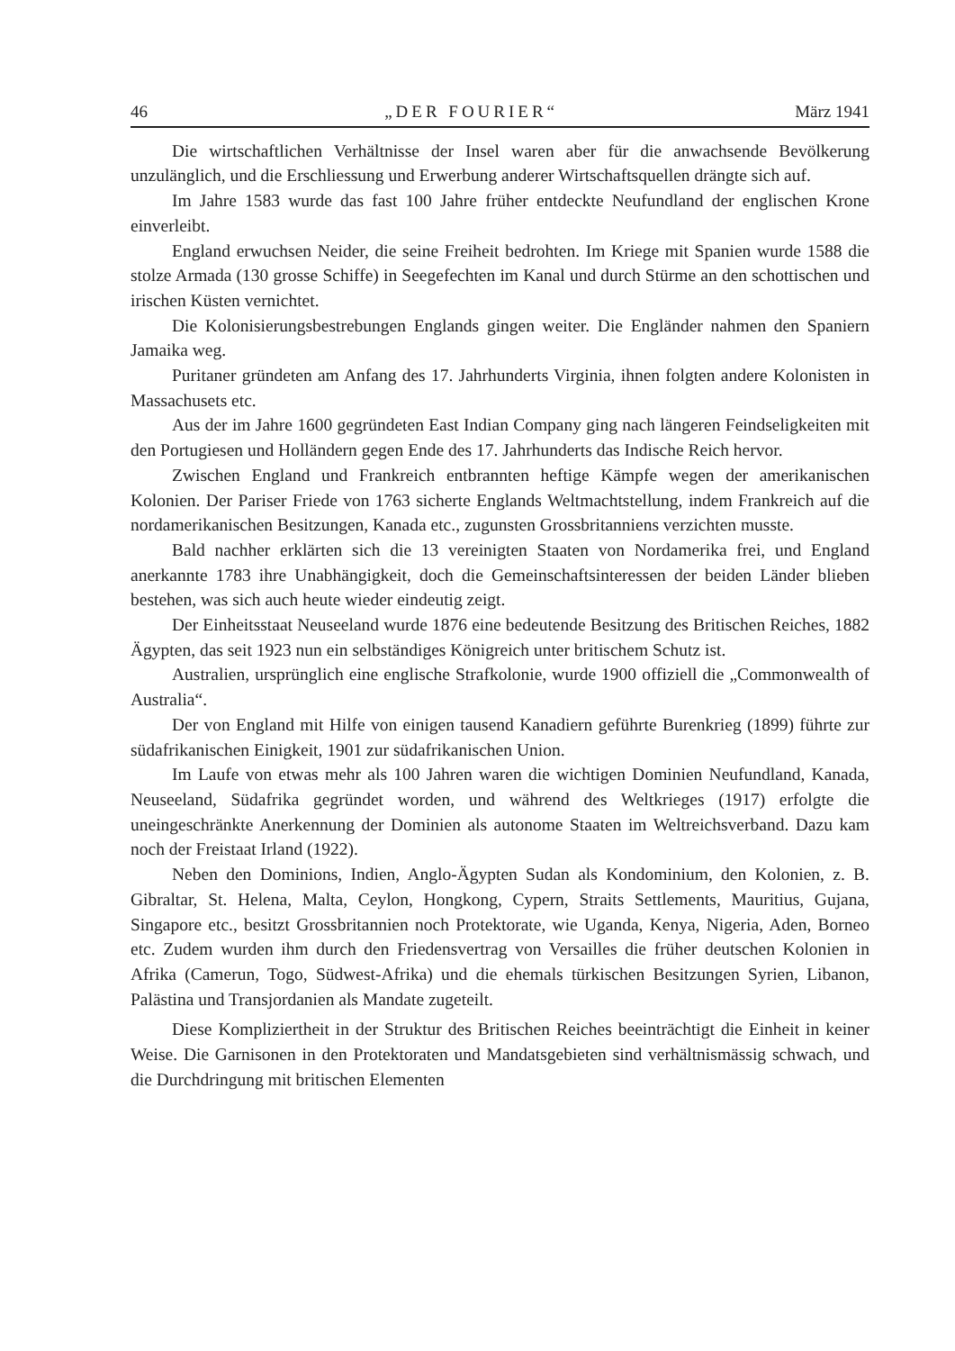46 „DER FOURIER“März 1941
Die wirtschaftlichen Verhältnisse der Insel waren aber für die anwachsende Bevölkerung unzulänglich, und die Erschliessung und Erwerbung anderer Wirtschaftsquellen drängte sich auf.
Im Jahre 1583 wurde das fast 100 Jahre früher entdeckte Neufundland der englischen Krone einverleibt.
England erwuchsen Neider, die seine Freiheit bedrohten. Im Kriege mit Spanien wurde 1588 die stolze Armada (130 grosse Schiffe) in Seegefechten im Kanal und durch Stürme an den schottischen und irischen Küsten vernichtet.
Die Kolonisierungsbestrebungen Englands gingen weiter. Die Engländer nahmen den Spaniern Jamaika weg.
Puritaner gründeten am Anfang des 17. Jahrhunderts Virginia, ihnen folgten andere Kolonisten in Massachusets etc.
Aus der im Jahre 1600 gegründeten East Indian Company ging nach längeren Feindseligkeiten mit den Portugiesen und Holländern gegen Ende des 17. Jahrhunderts das Indische Reich hervor.
Zwischen England und Frankreich entbrannten heftige Kämpfe wegen der amerikanischen Kolonien. Der Pariser Friede von 1763 sicherte Englands Weltmachtstellung, indem Frankreich auf die nordamerikanischen Besitzungen, Kanada etc., zugunsten Grossbritanniens verzichten musste.
Bald nachher erklärten sich die 13 vereinigten Staaten von Nordamerika frei, und England anerkannte 1783 ihre Unabhängigkeit, doch die Gemeinschaftsinteressen der beiden Länder blieben bestehen, was sich auch heute wieder eindeutig zeigt.
Der Einheitsstaat Neuseeland wurde 1876 eine bedeutende Besitzung des Britischen Reiches, 1882 Ägypten, das seit 1923 nun ein selbständiges Königreich unter britischem Schutz ist.
Australien, ursprünglich eine englische Strafkolonie, wurde 1900 offiziell die „Commonwealth of Australia“.
Der von England mit Hilfe von einigen tausend Kanadiern geführte Burenkrieg (1899) führte zur südafrikanischen Einigkeit, 1901 zur südafrikanischen Union.
Im Laufe von etwas mehr als 100 Jahren waren die wichtigen Dominien Neufundland, Kanada, Neuseeland, Südafrika gegründet worden, und während des Weltkrieges (1917) erfolgte die uneingeschränkte Anerkennung der Dominien als autonome Staaten im Weltreichsverband. Dazu kam noch der Freistaat Irland (1922).
Neben den Dominions, Indien, Anglo-Ägypten Sudan als Kondominium, den Kolonien, z. B. Gibraltar, St. Helena, Malta, Ceylon, Hongkong, Cypern, Straits Settlements, Mauritius, Gujana, Singapore etc., besitzt Grossbritannien noch Protektorate, wie Uganda, Kenya, Nigeria, Aden, Borneo etc. Zudem wurden ihm durch den Friedensvertrag von Versailles die früher deutschen Kolonien in Afrika (Camerun, Togo, Südwest-Afrika) und die ehemals türkischen Besitzungen Syrien, Libanon, Palästina und Transjordanien als Mandate zugeteilt.
Diese Kompliziertheit in der Struktur des Britischen Reiches beeinträchtigt die Einheit in keiner Weise. Die Garnisonen in den Protektoraten und Mandatsgebieten sind verhältnismässig schwach, und die Durchdringung mit britischen Elementen